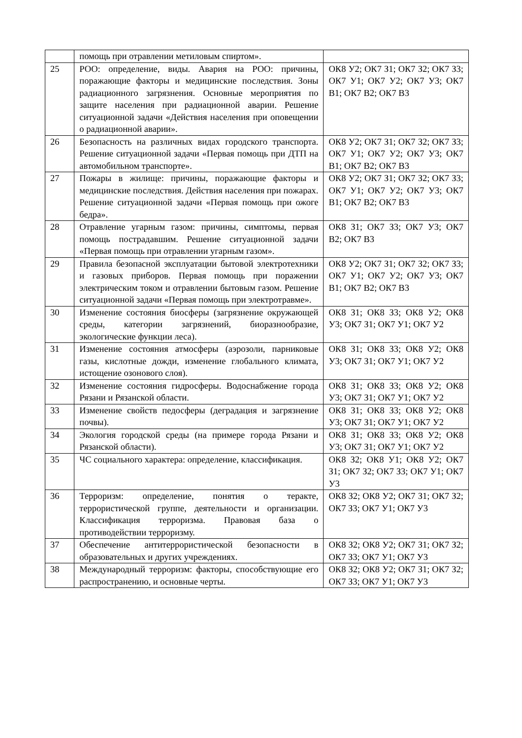| | помощь при отравлении метиловым спиртом». | |
| 25 | РОО: определение, виды. Авария на РОО: причины, поражающие факторы и медицинские последствия. Зоны радиационного загрязнения. Основные мероприятия по защите населения при радиационной аварии. Решение ситуационной задачи «Действия населения при оповещении о радиационной аварии». | ОК8 У2; ОК7 З1; ОК7 З2; ОК7 З3; ОК7 У1; ОК7 У2; ОК7 У3; ОК7 В1; ОК7 В2; ОК7 В3 |
| 26 | Безопасность на различных видах городского транспорта. Решение ситуационной задачи «Первая помощь при ДТП на автомобильном транспорте». | ОК8 У2; ОК7 З1; ОК7 З2; ОК7 З3; ОК7 У1; ОК7 У2; ОК7 У3; ОК7 В1; ОК7 В2; ОК7 В3 |
| 27 | Пожары в жилище: причины, поражающие факторы и медицинские последствия. Действия населения при пожарах. Решение ситуационной задачи «Первая помощь при ожоге бедра». | ОК8 У2; ОК7 З1; ОК7 З2; ОК7 З3; ОК7 У1; ОК7 У2; ОК7 У3; ОК7 В1; ОК7 В2; ОК7 В3 |
| 28 | Отравление угарным газом: причины, симптомы, первая помощь пострадавшим. Решение ситуационной задачи «Первая помощь при отравлении угарным газом». | ОК8 З1; ОК7 З3; ОК7 У3; ОК7 В2; ОК7 В3 |
| 29 | Правила безопасной эксплуатации бытовой электротехники и газовых приборов. Первая помощь при поражении электрическим током и отравлении бытовым газом. Решение ситуационной задачи «Первая помощь при электротравме». | ОК8 У2; ОК7 З1; ОК7 З2; ОК7 З3; ОК7 У1; ОК7 У2; ОК7 У3; ОК7 В1; ОК7 В2; ОК7 В3 |
| 30 | Изменение состояния биосферы (загрязнение окружающей среды, категории загрязнений, биоразнообразие, экологические функции леса). | ОК8 З1; ОК8 З3; ОК8 У2; ОК8 У3; ОК7 З1; ОК7 У1; ОК7 У2 |
| 31 | Изменение состояния атмосферы (аэрозоли, парниковые газы, кислотные дожди, изменение глобального климата, истощение озонового слоя). | ОК8 З1; ОК8 З3; ОК8 У2; ОК8 У3; ОК7 З1; ОК7 У1; ОК7 У2 |
| 32 | Изменение состояния гидросферы. Водоснабжение города Рязани и Рязанской области. | ОК8 З1; ОК8 З3; ОК8 У2; ОК8 У3; ОК7 З1; ОК7 У1; ОК7 У2 |
| 33 | Изменение свойств педосферы (деградация и загрязнение почвы). | ОК8 З1; ОК8 З3; ОК8 У2; ОК8 У3; ОК7 З1; ОК7 У1; ОК7 У2 |
| 34 | Экология городской среды (на примере города Рязани и Рязанской области). | ОК8 З1; ОК8 З3; ОК8 У2; ОК8 У3; ОК7 З1; ОК7 У1; ОК7 У2 |
| 35 | ЧС социального характера: определение, классификация. | ОК8 З2; ОК8 У1; ОК8 У2; ОК7 З1; ОК7 З2; ОК7 З3; ОК7 У1; ОК7 У3 |
| 36 | Терроризм: определение, понятия о теракте, террористической группе, деятельности и организации. Классификация терроризма. Правовая база о противодействии терроризму. | ОК8 З2; ОК8 У2; ОК7 З1; ОК7 З2; ОК7 З3; ОК7 У1; ОК7 У3 |
| 37 | Обеспечение антитеррористической безопасности в образовательных и других учреждениях. | ОК8 З2; ОК8 У2; ОК7 З1; ОК7 З2; ОК7 З3; ОК7 У1; ОК7 У3 |
| 38 | Международный терроризм: факторы, способствующие его распространению, и основные черты. | ОК8 З2; ОК8 У2; ОК7 З1; ОК7 З2; ОК7 З3; ОК7 У1; ОК7 У3 |